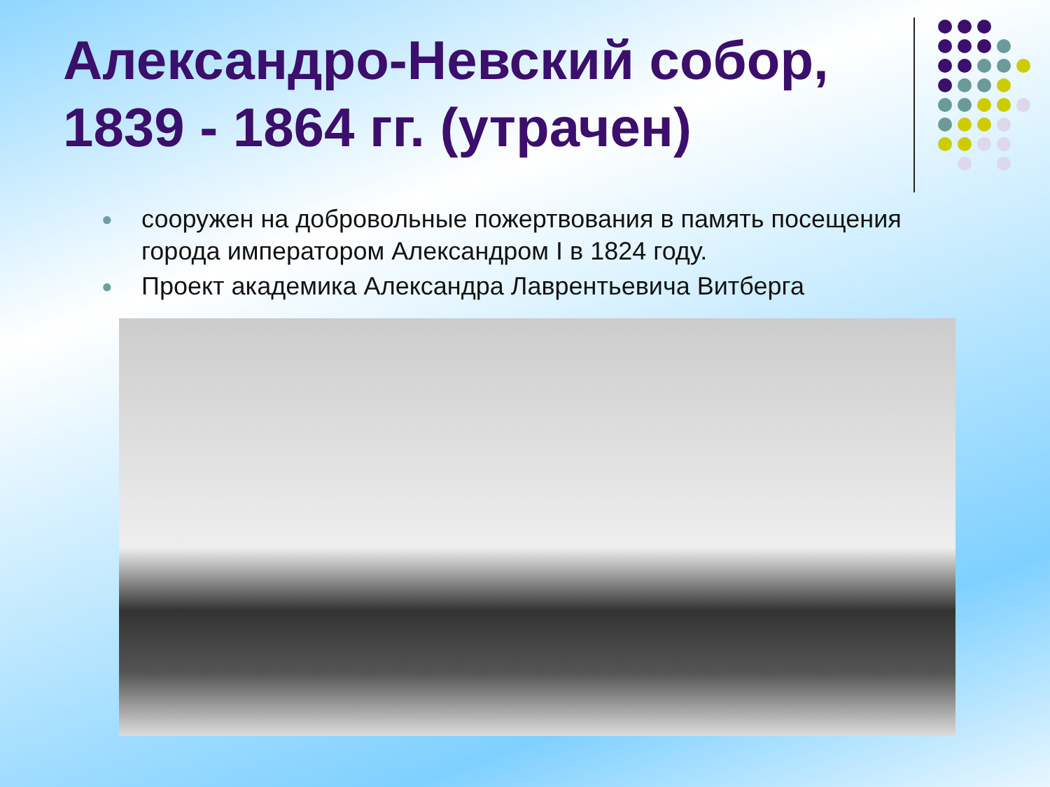Александро-Невский собор, 1839 - 1864 гг. (утрачен)
● сооружен на добровольные пожертвования в память посещения города императором Александром I в 1824 году.
● Проект академика Александра Лаврентьевича Витберга